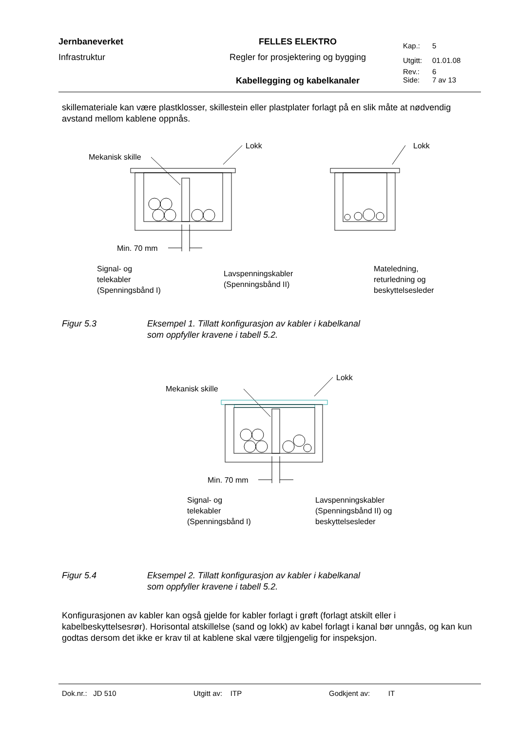| Jernbaneverket | FELLES ELEKTRO | Kap.: | 5 |
| Infrastruktur | Regler for prosjektering og bygging | Utgitt: | 01.01.08 |
| | | Rev.: | 6 |
| | Kabellegging og kabelkanaler | Side: | 7 av 13 |
skillemateriale kan være plastklosser, skillestein eller plastplater forlagt på en slik måte at nødvendig avstand mellom kablene oppnås.
Lokk
Mekanisk skille
Lokk
Min. 70 mm
Signal- og
telekabler
(Spenningsbånd I)
Lavspenningskabler
(Spenningsbånd II)
Mateledning,
returledning og
beskyttelsesleder
Figur 5.3 Eksempel 1. Tillatt konfigurasjon av kabler i kabelkanal
som oppfyller kravene i tabell 5.2.
Lokk
Mekanisk skille
Min. 70 mm
Signal- og
telekabler
(Spenningsbånd I)
Lavspenningskabler
(Spenningsbånd II) og
beskyttelsesleder
Figur 5.4 Eksempel 2. Tillatt konfigurasjon av kabler i kabelkanal
som oppfyller kravene i tabell 5.2.
Konfigurasjonen av kabler kan også gjelde for kabler forlagt i grøft (forlagt atskilt eller i kabelbeskyttelsesrør). Horisontal atskillelse (sand og lokk) av kabel forlagt i kanal bør unngås, og kan kun godtas dersom det ikke er krav til at kablene skal være tilgjengelig for inspeksjon.
Dok.nr.: JD 510 Utgitt av: ITP Godkjent av: IT